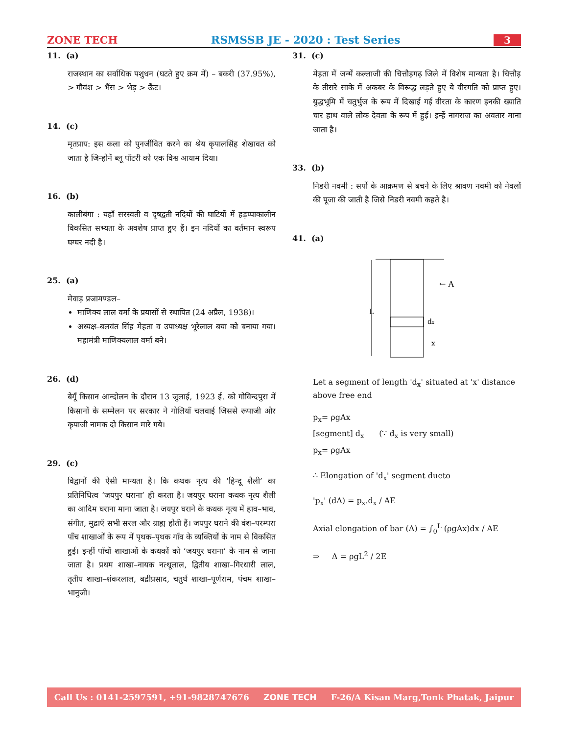ZONE TECH RSMSSB JE - 2020 : Test Series 3
11. (a)
राजस्थान का सर्वाधिक पशुधन (घटते हुए क्रम में) – बकरी (37.95%), > गौवंश > भैंस > भेड़ > ऊँट।
14. (c)
मृतप्राय: इस कला को पुनर्जीवित करने का श्रेय कृपालसिंह शेखावत को जाता है जिन्होनें ब्लू पॉटरी को एक विश्व आयाम दिया।
16. (b)
कालीबंगा : यहाँ सरस्वती व दृषद्वती नदियों की घाटियों में हड़प्पाकालीन विकसित सभ्यता के अवशेष प्राप्त हुए हैं। इन नदियों का वर्तमान स्वरूप घग्घर नदी है।
25. (a)
मेवाड़ प्रजामण्डल–
माणिक्य लाल वर्मा के प्रयासों से स्थापित (24 अप्रैल, 1938)।
अध्यक्ष–बलवंत सिंह मेहता व उपाध्यक्ष भूरेलाल बया को बनाया गया। महामंत्री माणिक्यलाल वर्मा बने।
26. (d)
बेगूँ किसान आन्दोलन के दौरान 13 जुलाई, 1923 ई. को गोविन्दपुरा में किसानों के सम्मेलन पर सरकार ने गोलियाँ चलवाई जिससे रूपाजी और कृपाजी नामक दो किसान मारे गये।
29. (c)
विद्वानों की ऐसी मान्यता है। कि कथक नृत्य की ‘हिन्दू शैली’ का प्रतिनिधित्व ‘जयपुर घराना’ ही करता है। जयपुर घराना कथक नृत्य शैली का आदिम घराना माना जाता है। जयपुर घराने के कथक नृत्य में हाव–भाव, संगीत, मुद्राएँ सभी सरल और ग्राह्य होती हैं। जयपुर घराने की वंश–परम्परा पाँच शाखाओं के रूप में पृथक–पृथक गाँव के व्यक्तियों के नाम से विकसित हुई। इन्हीं पाँचों शाखाओं के कथकों को ‘जयपुर घराना’ के नाम से जाना जाता है। प्रथम शाखा–नायक नत्थूलाल, द्वितीय शाखा–गिरधारी लाल, तृतीय शाखा–शंकरलाल, बद्रीप्रसाद, चतुर्थ शाखा–पूर्णराम, पंचम शाखा–भानुजी।
31. (c)
मेड़ता में जन्में कल्लाजी की चित्तौड़गढ़ जिले में विशेष मान्यता है। चित्तौड़ के तीसरे साके में अकबर के विरूद्ध लड़ते हुए ये वीरगति को प्राप्त हुए। युद्धभूमि में चतुर्भुज के रूप में दिखाई गई वीरता के कारण इनकी ख्याति चार हाथ वाले लोक देवता के रूप में हुई। इन्हें नागराज का अवतार माना जाता है।
33. (b)
निडरी नवमी : सर्पो के आक्रमण से बचने के लिए श्रावण नवमी को नेवलों की पूजा की जाती है जिसे निडरी नवमी कहते है।
41. (a)
L
← A
dx
x
Let a segment of length 'd<sub>x</sub>' situated at 'x' distance above free end
p<sub>x</sub>= ρgAx
[segment] d<sub>x</sub> (∵ d<sub>x</sub> is very small)
p<sub>x</sub>= ρgAx
∴ Elongation of 'd<sub>x</sub>' segment dueto
'p<sub>x</sub>' (dΔ) = p<sub>x</sub>.d<sub>x</sub> / AE
Axial elongation of bar (Δ) = ∫<sub>0</sub><sup>L</sup> (ρgAx)dx / AE
⇒ Δ = ρgL<sup>2</sup> / 2E
Call Us : 0141-2597591, +91-9828747676 ZONE TECH F-26/A Kisan Marg,Tonk Phatak, Jaipur